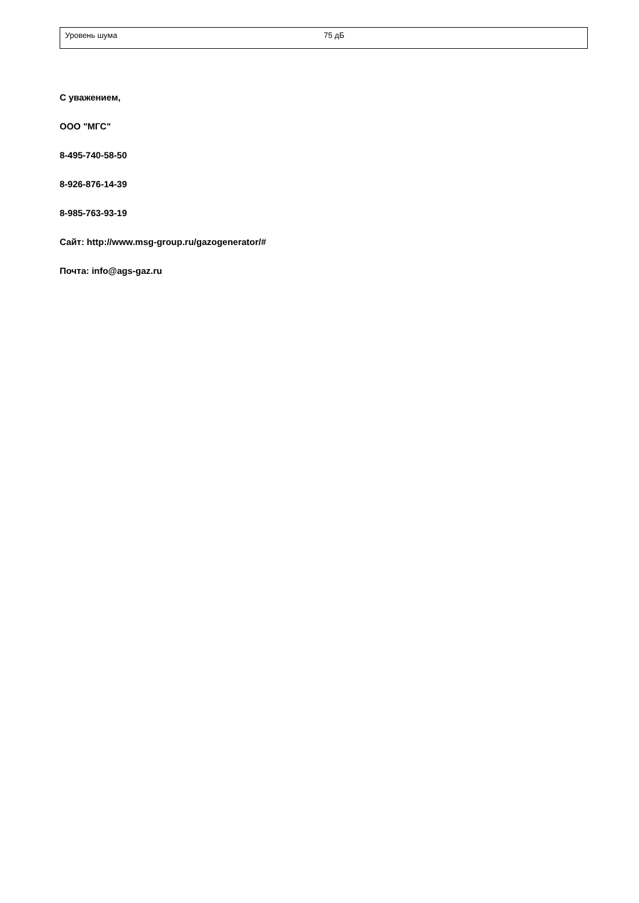| Уровень шума | 75 дБ |
С уважением,
ООО "МГС"
8-495-740-58-50
8-926-876-14-39
8-985-763-93-19
Сайт: http://www.msg-group.ru/gazogenerator/#
Почта: info@ags-gaz.ru